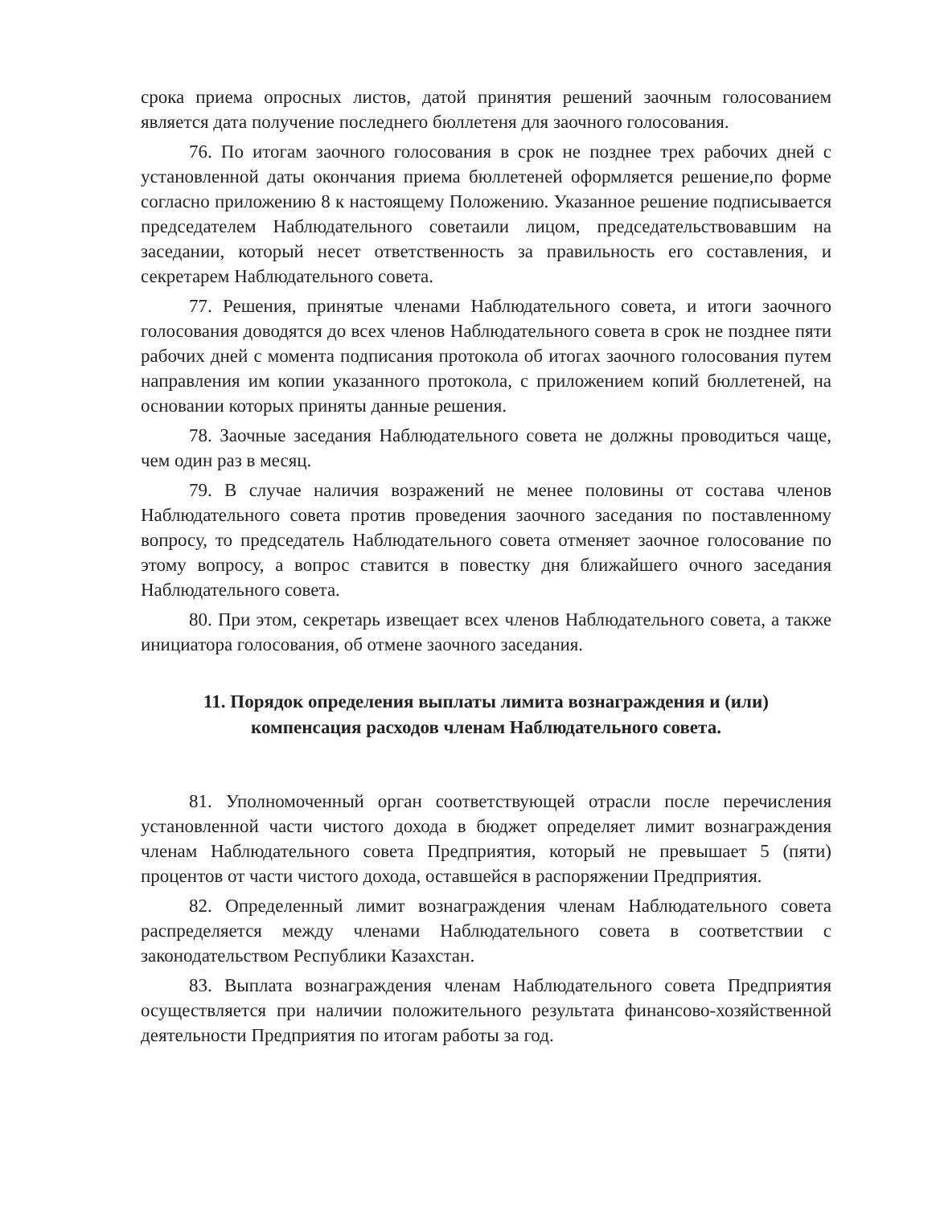срока приема опросных листов, датой принятия решений заочным голосованием является дата получение последнего бюллетеня для заочного голосования.
76. По итогам заочного голосования в срок не позднее трех рабочих дней с установленной даты окончания приема бюллетеней оформляется решение,по форме согласно приложению 8 к настоящему Положению. Указанное решение подписывается председателем Наблюдательного советаили лицом, председательствовавшим на заседании, который несет ответственность за правильность его составления, и секретарем Наблюдательного совета.
77. Решения, принятые членами Наблюдательного совета, и итоги заочного голосования доводятся до всех членов Наблюдательного совета в срок не позднее пяти рабочих дней с момента подписания протокола об итогах заочного голосования путем направления им копии указанного протокола, с приложением копий бюллетеней, на основании которых приняты данные решения.
78. Заочные заседания Наблюдательного совета не должны проводиться чаще, чем один раз в месяц.
79. В случае наличия возражений не менее половины от состава членов Наблюдательного совета против проведения заочного заседания по поставленному вопросу, то председатель Наблюдательного совета отменяет заочное голосование по этому вопросу, а вопрос ставится в повестку дня ближайшего очного заседания Наблюдательного совета.
80. При этом, секретарь извещает всех членов Наблюдательного совета, а также инициатора голосования, об отмене заочного заседания.
11. Порядок определения выплаты лимита вознаграждения и (или) компенсация расходов членам Наблюдательного совета.
81. Уполномоченный орган соответствующей отрасли после перечисления установленной части чистого дохода в бюджет определяет лимит вознаграждения членам Наблюдательного совета Предприятия, который не превышает 5 (пяти) процентов от части чистого дохода, оставшейся в распоряжении Предприятия.
82. Определенный лимит вознаграждения членам Наблюдательного совета распределяется между членами Наблюдательного совета в соответствии с законодательством Республики Казахстан.
83. Выплата вознаграждения членам Наблюдательного совета Предприятия осуществляется при наличии положительного результата финансово-хозяйственной деятельности Предприятия по итогам работы за год.